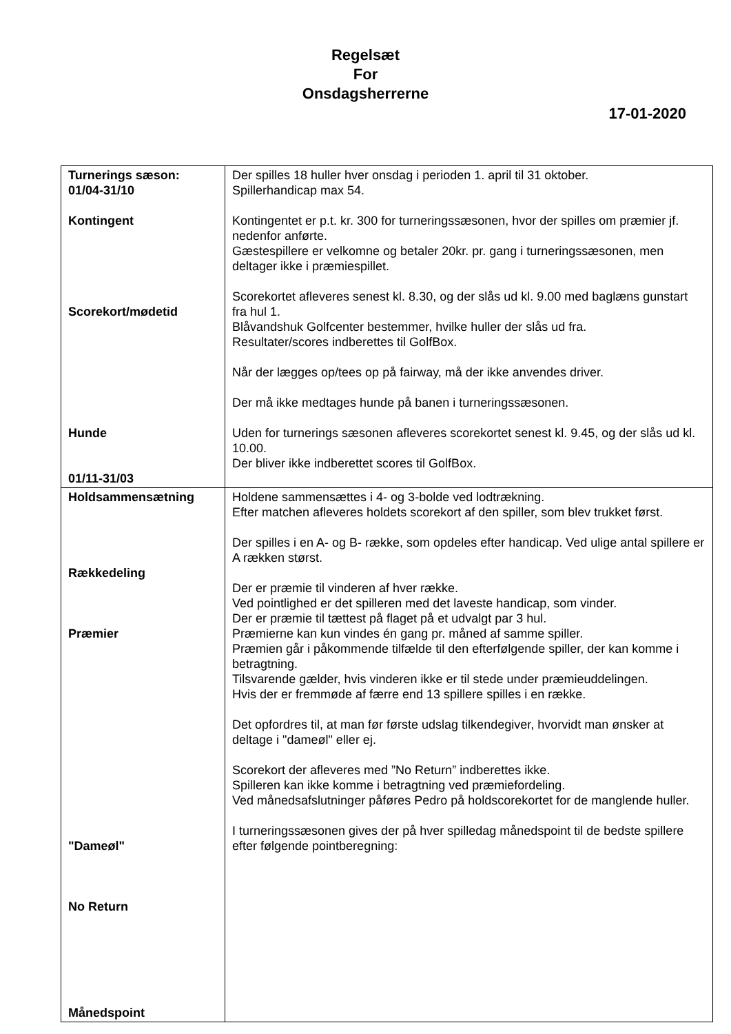Regelsæt
For
Onsdagsherrerne
17-01-2020
| Turnerings sæson: 01/04-31/10 Kontingent Scorekort/mødetid Hunde 01/11-31/03 | Der spilles 18 huller hver onsdag i perioden 1. april til 31 oktober. Spillerhandicap max 54. Kontingentet er p.t. kr. 300 for turneringssæsonen, hvor der spilles om præmier jf. nedenfor anførte. Gæstespillere er velkomne og betaler 20kr. pr. gang i turneringssæsonen, men deltager ikke i præmiespillet. Scorekortet afleveres senest kl. 8.30, og der slås ud kl. 9.00 med baglæns gunstart fra hul 1. Blåvandshuk Golfcenter bestemmer, hvilke huller der slås ud fra. Resultater/scores indberettes til GolfBox. Når der lægges op/tees op på fairway, må der ikke anvendes driver. Der må ikke medtages hunde på banen i turneringssæsonen. Uden for turnerings sæsonen afleveres scorekortet senest kl. 9.45, og der slås ud kl. 10.00. Der bliver ikke indberettet scores til GolfBox. |
| Holdsammensætning Rækkedeling Præmier "Dameøl" No Return Månedspoint | Holdene sammensættes i 4- og 3-bolde ved lodtrækning. Efter matchen afleveres holdets scorekort af den spiller, som blev trukket først. Der spilles i en A- og B- række, som opdeles efter handicap. Ved ulige antal spillere er A rækken størst. Der er præmie til vinderen af hver række. Ved pointlighed er det spilleren med det laveste handicap, som vinder. Der er præmie til tættest på flaget på et udvalgt par 3 hul. Præmierne kan kun vindes én gang pr. måned af samme spiller. Præmien går i påkommende tilfælde til den efterfølgende spiller, der kan komme i betragtning. Tilsvarende gælder, hvis vinderen ikke er til stede under præmieuddelingen. Hvis der er fremmøde af færre end 13 spillere spilles i en række. Det opfordres til, at man før første udslag tilkendegiver, hvorvidt man ønsker at deltage i "dameøl" eller ej. Scorekort der afleveres med ”No Return” indberettes ikke. Spilleren kan ikke komme i betragtning ved præmiefordeling. Ved månedsafslutninger påføres Pedro på holdscorekortet for de manglende huller. I turneringssæsonen gives der på hver spilledag månedspoint til de bedste spillere efter følgende pointberegning: |